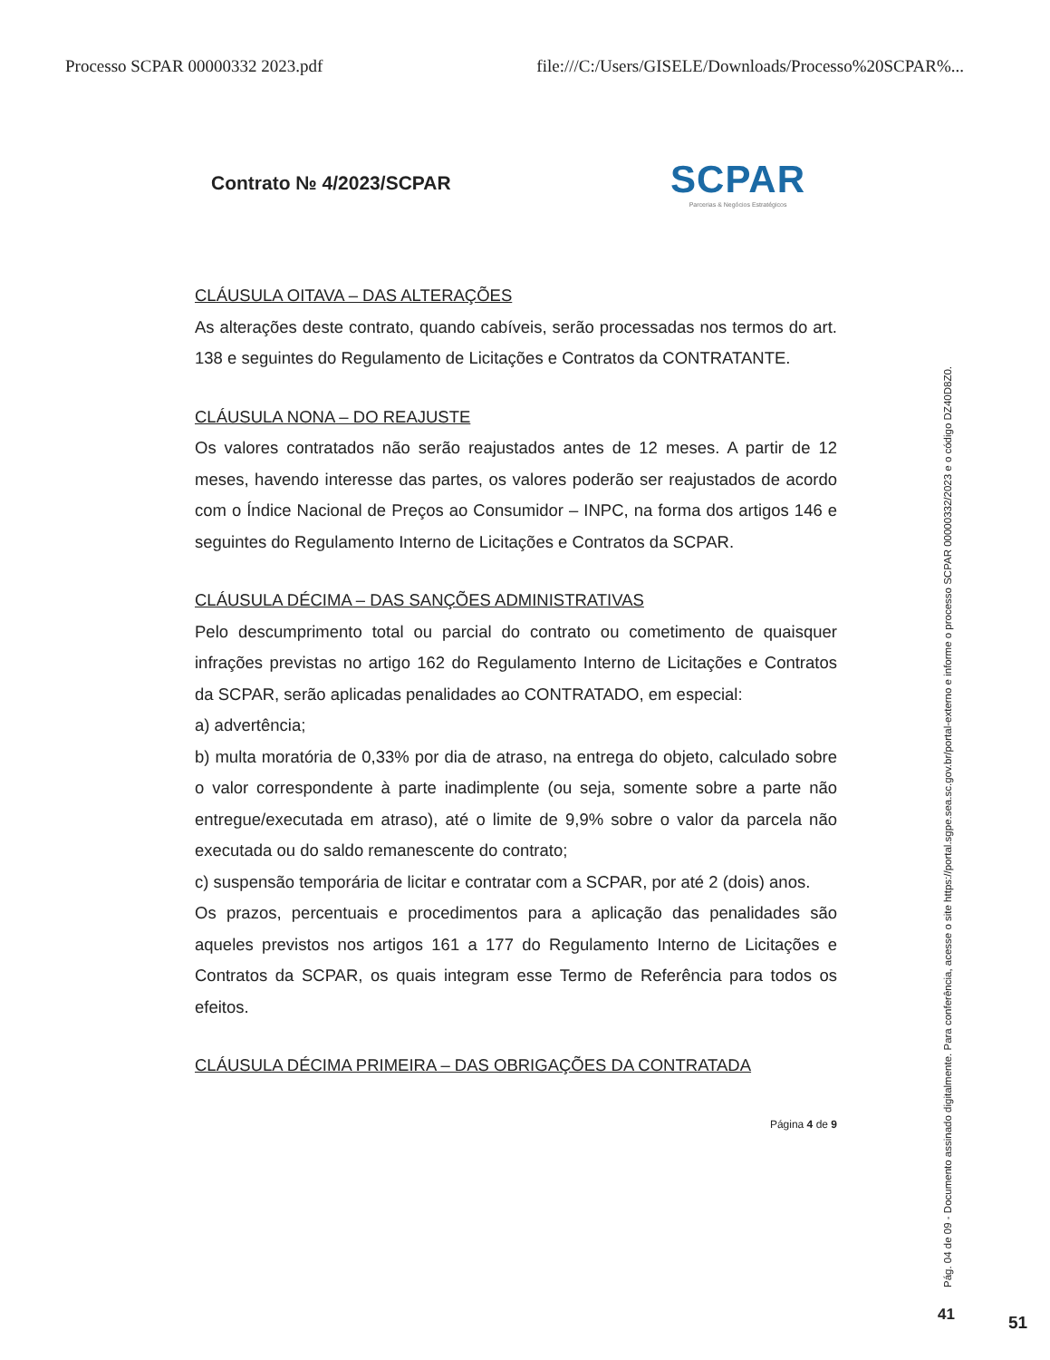Processo SCPAR 00000332 2023.pdf file:///C:/Users/GISELE/Downloads/Processo%20SCPAR%...
Contrato № 4/2023/SCPAR
SCPAR
Parcerias & Negócios Estratégicos
CLÁUSULA OITAVA – DAS ALTERAÇÕES
As alterações deste contrato, quando cabíveis, serão processadas nos termos do art. 138 e seguintes do Regulamento de Licitações e Contratos da CONTRATANTE.
CLÁUSULA NONA – DO REAJUSTE
Os valores contratados não serão reajustados antes de 12 meses. A partir de 12 meses, havendo interesse das partes, os valores poderão ser reajustados de acordo com o Índice Nacional de Preços ao Consumidor – INPC, na forma dos artigos 146 e seguintes do Regulamento Interno de Licitações e Contratos da SCPAR.
CLÁUSULA DÉCIMA – DAS SANÇÕES ADMINISTRATIVAS
Pelo descumprimento total ou parcial do contrato ou cometimento de quaisquer infrações previstas no artigo 162 do Regulamento Interno de Licitações e Contratos da SCPAR, serão aplicadas penalidades ao CONTRATADO, em especial:
a) advertência;
b) multa moratória de 0,33% por dia de atraso, na entrega do objeto, calculado sobre o valor correspondente à parte inadimplente (ou seja, somente sobre a parte não entregue/executada em atraso), até o limite de 9,9% sobre o valor da parcela não executada ou do saldo remanescente do contrato;
c) suspensão temporária de licitar e contratar com a SCPAR, por até 2 (dois) anos.
Os prazos, percentuais e procedimentos para a aplicação das penalidades são aqueles previstos nos artigos 161 a 177 do Regulamento Interno de Licitações e Contratos da SCPAR, os quais integram esse Termo de Referência para todos os efeitos.
CLÁUSULA DÉCIMA PRIMEIRA – DAS OBRIGAÇÕES DA CONTRATADA
Página 4 de 9
Pág. 04 de 09 - Documento assinado digitalmente. Para conferência, acesse o site https://portal.sgpe.sea.sc.gov.br/portal-externo e informe o processo SCPAR 00000332/2023 e o código DZ40D8Z0.
41 51